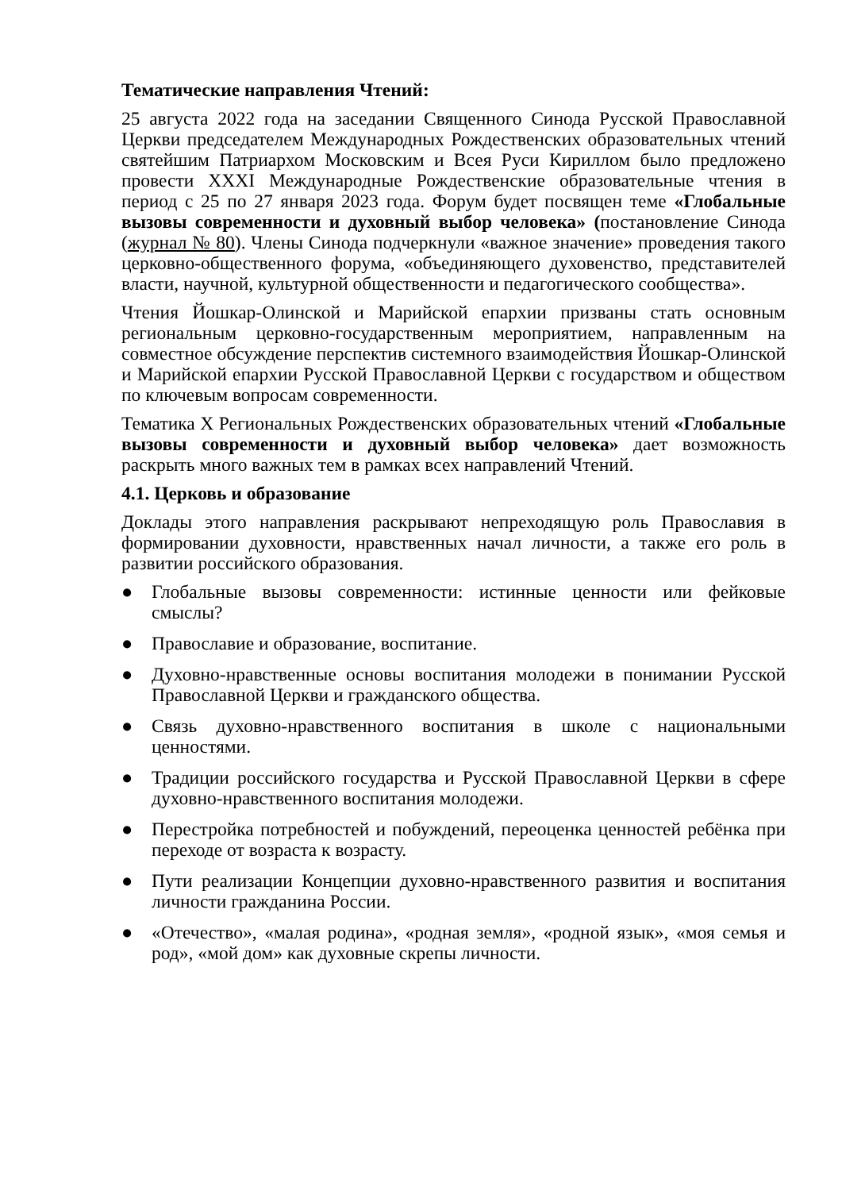Тематические направления Чтений:
25 августа 2022 года на заседании Священного Синода Русской Православной Церкви председателем Международных Рождественских образовательных чтений святейшим Патриархом Московским и Всея Руси Кириллом было предложено провести XXXI Международные Рождественские образовательные чтения в период с 25 по 27 января 2023 года. Форум будет посвящен теме «Глобальные вызовы современности и духовный выбор человека» (постановление Синода (журнал № 80). Члены Синода подчеркнули «важное значение» проведения такого церковно-общественного форума, «объединяющего духовенство, представителей власти, научной, культурной общественности и педагогического сообщества».
Чтения Йошкар-Олинской и Марийской епархии призваны стать основным региональным церковно-государственным мероприятием, направленным на совместное обсуждение перспектив системного взаимодействия Йошкар-Олинской и Марийской епархии Русской Православной Церкви с государством и обществом по ключевым вопросам современности.
Тематика X Региональных Рождественских образовательных чтений «Глобальные вызовы современности и духовный выбор человека» дает возможность раскрыть много важных тем в рамках всех направлений Чтений.
4.1. Церковь и образование
Доклады этого направления раскрывают непреходящую роль Православия в формировании духовности, нравственных начал личности, а также его роль в развитии российского образования.
● Глобальные вызовы современности: истинные ценности или фейковые смыслы?
● Православие и образование, воспитание.
● Духовно-нравственные основы воспитания молодежи в понимании Русской Православной Церкви и гражданского общества.
● Связь духовно-нравственного воспитания в школе с национальными ценностями.
● Традиции российского государства и Русской Православной Церкви в сфере духовно-нравственного воспитания молодежи.
● Перестройка потребностей и побуждений, переоценка ценностей ребёнка при переходе от возраста к возрасту.
● Пути реализации Концепции духовно-нравственного развития и воспитания личности гражданина России.
● «Отечество», «малая родина», «родная земля», «родной язык», «моя семья и род», «мой дом» как духовные скрепы личности.